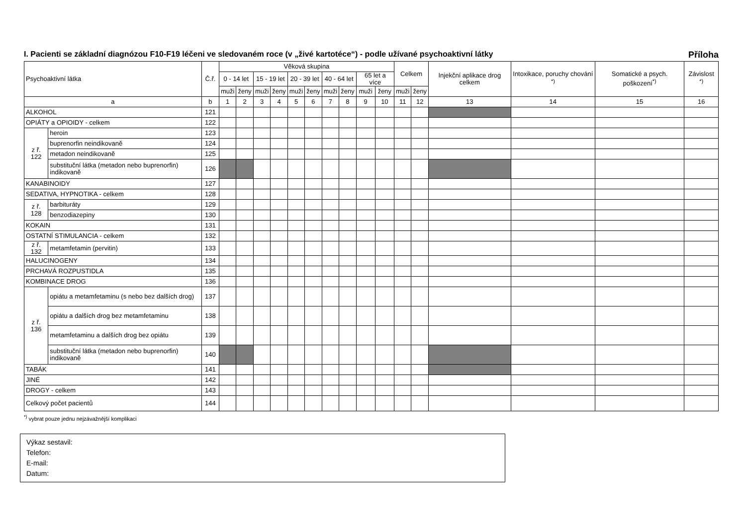I. Pacienti se základní diagnózou F10-F19 léčeni ve sledovaném roce (v „živé kartotéce“) - podle užívané psychoaktivní látky Příloha
| Psychoaktivní látka | | Č.ř. | Věková skupina | | | | | | | | | | Celkem | | Injekční aplikace drog celkem | Intoxikace, poruchy chování <sup>*)</sup> | Somatické a psych. poškození<sup>*)</sup> | Závislost <sup>*)</sup> |
| --- | --- | --- | --- | --- | --- | --- | --- | --- | --- | --- | --- | --- | --- | --- | --- | --- | --- | --- |
| | | | 0 - 14 let | | 15 - 19 let | | 20 - 39 let | | 40 - 64 let | | 65 let a více | | | | | | | |
| | | | muži | ženy | muži | ženy | muži | ženy | muži | ženy | muži | ženy | muži | ženy | | | | |
| a | | b | 1 | 2 | 3 | 4 | 5 | 6 | 7 | 8 | 9 | 10 | 11 | 12 | 13 | 14 | 15 | 16 |
| ALKOHOL | | 121 | | | | | | | | | | | | | | | | |
| OPIÁTY a OPIOIDY - celkem | | 122 | | | | | | | | | | | | | | | | |
| z ř. 122 | heroin | 123 | | | | | | | | | | | | | | | | |
| | buprenorfin neindikovaně | 124 | | | | | | | | | | | | | | | | |
| | metadon neindikovaně | 125 | | | | | | | | | | | | | | | | |
| | substituční látka (metadon nebo buprenorfin) indikovaně | 126 | | | | | | | | | | | | | | | | |
| KANABINOIDY | | 127 | | | | | | | | | | | | | | | | |
| SEDATIVA, HYPNOTIKA - celkem | | 128 | | | | | | | | | | | | | | | | |
| z ř. 128 | barbituráty | 129 | | | | | | | | | | | | | | | | |
| | benzodiazepiny | 130 | | | | | | | | | | | | | | | | |
| KOKAIN | | 131 | | | | | | | | | | | | | | | | |
| OSTATNÍ STIMULANCIA - celkem | | 132 | | | | | | | | | | | | | | | | |
| z ř. 132 | metamfetamin (pervitin) | 133 | | | | | | | | | | | | | | | | |
| HALUCINOGENY | | 134 | | | | | | | | | | | | | | | | |
| PRCHAVÁ ROZPUSTIDLA | | 135 | | | | | | | | | | | | | | | | |
| KOMBINACE DROG | | 136 | | | | | | | | | | | | | | | | |
| z ř. 136 | opiátu a metamfetaminu (s nebo bez dalších drog) | 137 | | | | | | | | | | | | | | | | |
| | opiátu a dalších drog bez metamfetaminu | 138 | | | | | | | | | | | | | | | | |
| | metamfetaminu a dalších drog bez opiátu | 139 | | | | | | | | | | | | | | | | |
| | substituční látka (metadon nebo buprenorfin) indikovaně | 140 | | | | | | | | | | | | | | | | |
| TABÁK | | 141 | | | | | | | | | | | | | | | | |
| JINÉ | | 142 | | | | | | | | | | | | | | | | |
| DROGY - celkem | | 143 | | | | | | | | | | | | | | | | |
| Celkový počet pacientů | | 144 | | | | | | | | | | | | | | | | |
<sup>*)</sup> vybrat pouze jednu nejzávažnější komplikaci
Výkaz sestavil:
Telefon:
E-mail:
Datum: